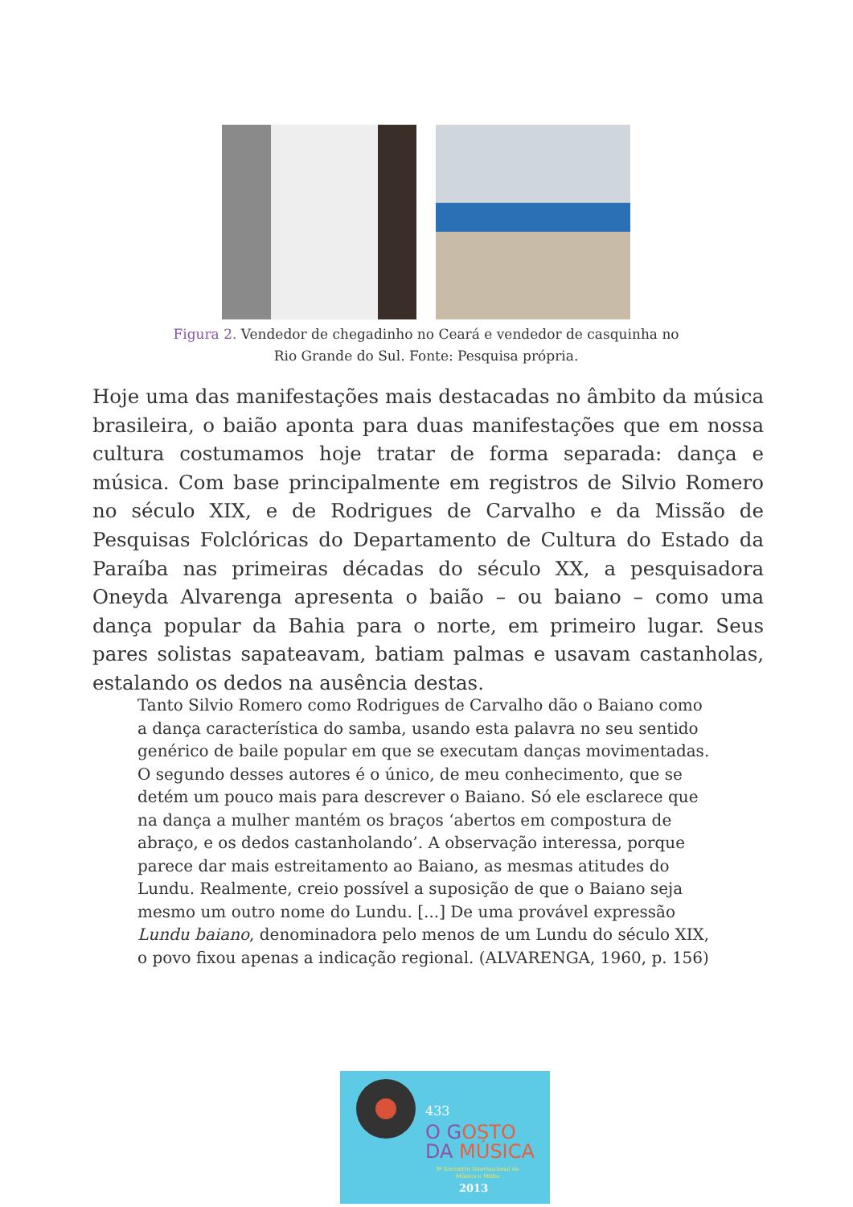Figura 2. Vendedor de chegadinho no Ceará e vendedor de casquinha no Rio Grande do Sul. Fonte: Pesquisa própria.
Hoje uma das manifestações mais destacadas no âmbito da música brasileira, o baião aponta para duas manifestações que em nossa cultura costumamos hoje tratar de forma separada: dança e música. Com base principalmente em registros de Silvio Romero no século XIX, e de Rodrigues de Carvalho e da Missão de Pesquisas Folclóricas do Departamento de Cultura do Estado da Paraíba nas primeiras décadas do século XX, a pesquisadora Oneyda Alvarenga apresenta o baião – ou baiano – como uma dança popular da Bahia para o norte, em primeiro lugar. Seus pares solistas sapateavam, batiam palmas e usavam castanholas, estalando os dedos na ausência destas.
Tanto Silvio Romero como Rodrigues de Carvalho dão o Baiano como a dança característica do samba, usando esta palavra no seu sentido genérico de baile popular em que se executam danças movimentadas. O segundo desses autores é o único, de meu conhecimento, que se detém um pouco mais para descrever o Baiano. Só ele esclarece que na dança a mulher mantém os braços ‘abertos em compostura de abraço, e os dedos castanholando’. A observação interessa, porque parece dar mais estreitamento ao Baiano, as mesmas atitudes do Lundu. Realmente, creio possível a suposição de que o Baiano seja mesmo um outro nome do Lundu. [...] De uma provável expressão Lundu baiano, denominadora pelo menos de um Lundu do século XIX, o povo fixou apenas a indicação regional. (ALVARENGA, 1960, p. 156)
433
O GOSTO
DA MÚSICA
9º Encontro Internacional de Música e Mídia
2013